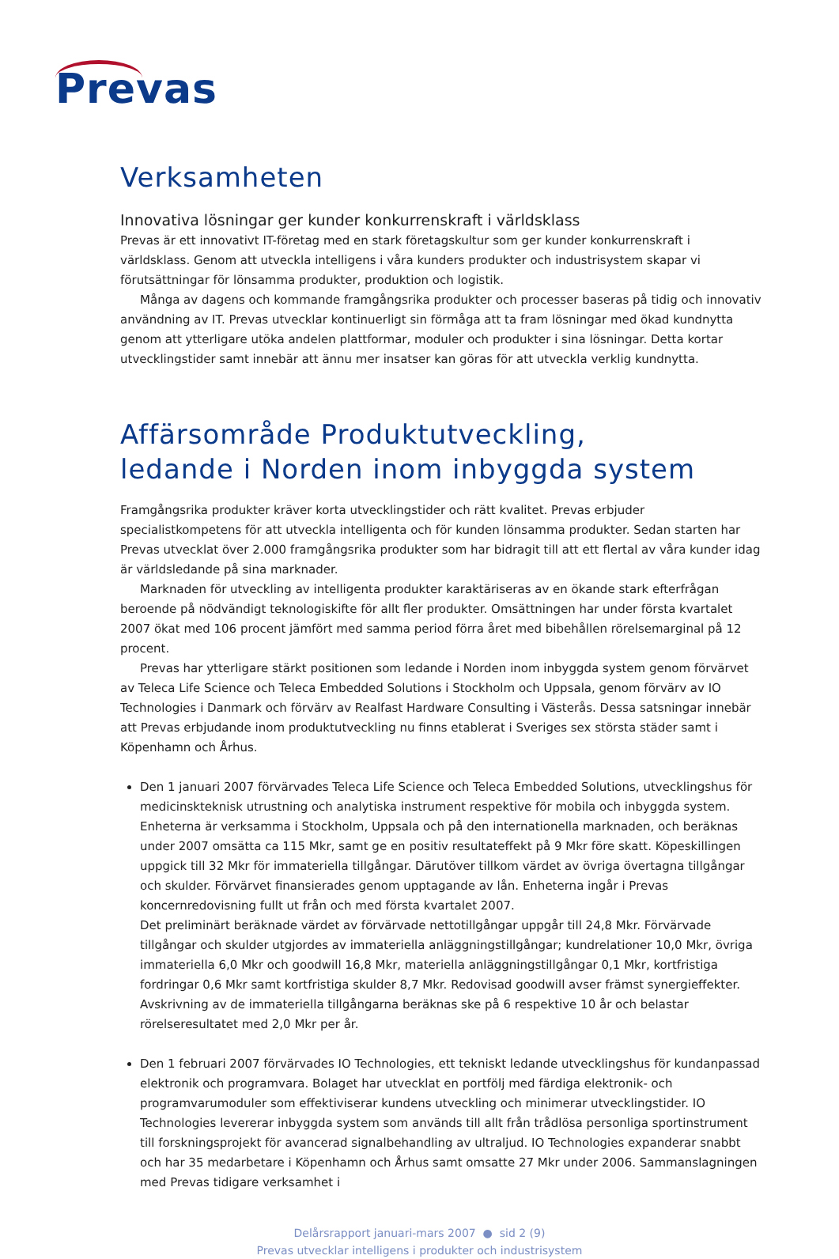Prevas
Verksamheten
Innovativa lösningar ger kunder konkurrenskraft i världsklass
Prevas är ett innovativt IT-företag med en stark företagskultur som ger kunder konkurrenskraft i världsklass. Genom att utveckla intelligens i våra kunders produkter och industrisystem skapar vi förutsättningar för lönsamma produkter, produktion och logistik.
Många av dagens och kommande framgångsrika produkter och processer baseras på tidig och innovativ användning av IT. Prevas utvecklar kontinuerligt sin förmåga att ta fram lösningar med ökad kundnytta genom att ytterligare utöka andelen plattformar, moduler och produkter i sina lösningar. Detta kortar utvecklingstider samt innebär att ännu mer insatser kan göras för att utveckla verklig kundnytta.
Affärsområde Produktutveckling,
ledande i Norden inom inbyggda system
Framgångsrika produkter kräver korta utvecklingstider och rätt kvalitet. Prevas erbjuder specialistkompetens för att utveckla intelligenta och för kunden lönsamma produkter. Sedan starten har Prevas utvecklat över 2.000 framgångsrika produkter som har bidragit till att ett flertal av våra kunder idag är världsledande på sina marknader.
Marknaden för utveckling av intelligenta produkter karaktäriseras av en ökande stark efterfrågan beroende på nödvändigt teknologiskifte för allt fler produkter. Omsättningen har under första kvartalet 2007 ökat med 106 procent jämfört med samma period förra året med bibehållen rörelsemarginal på 12 procent.
Prevas har ytterligare stärkt positionen som ledande i Norden inom inbyggda system genom förvärvet av Teleca Life Science och Teleca Embedded Solutions i Stockholm och Uppsala, genom förvärv av IO Technologies i Danmark och förvärv av Realfast Hardware Consulting i Västerås. Dessa satsningar innebär att Prevas erbjudande inom produktutveckling nu finns etablerat i Sveriges sex största städer samt i Köpenhamn och Århus.
Den 1 januari 2007 förvärvades Teleca Life Science och Teleca Embedded Solutions, utvecklingshus för medicinskteknisk utrustning och analytiska instrument respektive för mobila och inbyggda system. Enheterna är verksamma i Stockholm, Uppsala och på den internationella marknaden, och beräknas under 2007 omsätta ca 115 Mkr, samt ge en positiv resultateffekt på 9 Mkr före skatt. Köpeskillingen uppgick till 32 Mkr för immateriella tillgångar. Därutöver tillkom värdet av övriga övertagna tillgångar och skulder. Förvärvet finansierades genom upptagande av lån. Enheterna ingår i Prevas koncernredovisning fullt ut från och med första kvartalet 2007.
Det preliminärt beräknade värdet av förvärvade nettotillgångar uppgår till 24,8 Mkr. Förvärvade tillgångar och skulder utgjordes av immateriella anläggningstillgångar; kundrelationer 10,0 Mkr, övriga immateriella 6,0 Mkr och goodwill 16,8 Mkr, materiella anläggningstillgångar 0,1 Mkr, kortfristiga fordringar 0,6 Mkr samt kortfristiga skulder 8,7 Mkr. Redovisad goodwill avser främst synergieffekter. Avskrivning av de immateriella tillgångarna beräknas ske på 6 respektive 10 år och belastar rörelseresultatet med 2,0 Mkr per år.
Den 1 februari 2007 förvärvades IO Technologies, ett tekniskt ledande utvecklingshus för kundanpassad elektronik och programvara. Bolaget har utvecklat en portfölj med färdiga elektronik- och programvarumoduler som effektiviserar kundens utveckling och minimerar utvecklingstider. IO Technologies levererar inbyggda system som används till allt från trådlösa personliga sportinstrument till forskningsprojekt för avancerad signalbehandling av ultraljud. IO Technologies expanderar snabbt och har 35 medarbetare i Köpenhamn och Århus samt omsatte 27 Mkr under 2006. Sammanslagningen med Prevas tidigare verksamhet i
Delårsrapport januari-mars 2007 ● sid 2 (9)
Prevas utvecklar intelligens i produkter och industrisystem